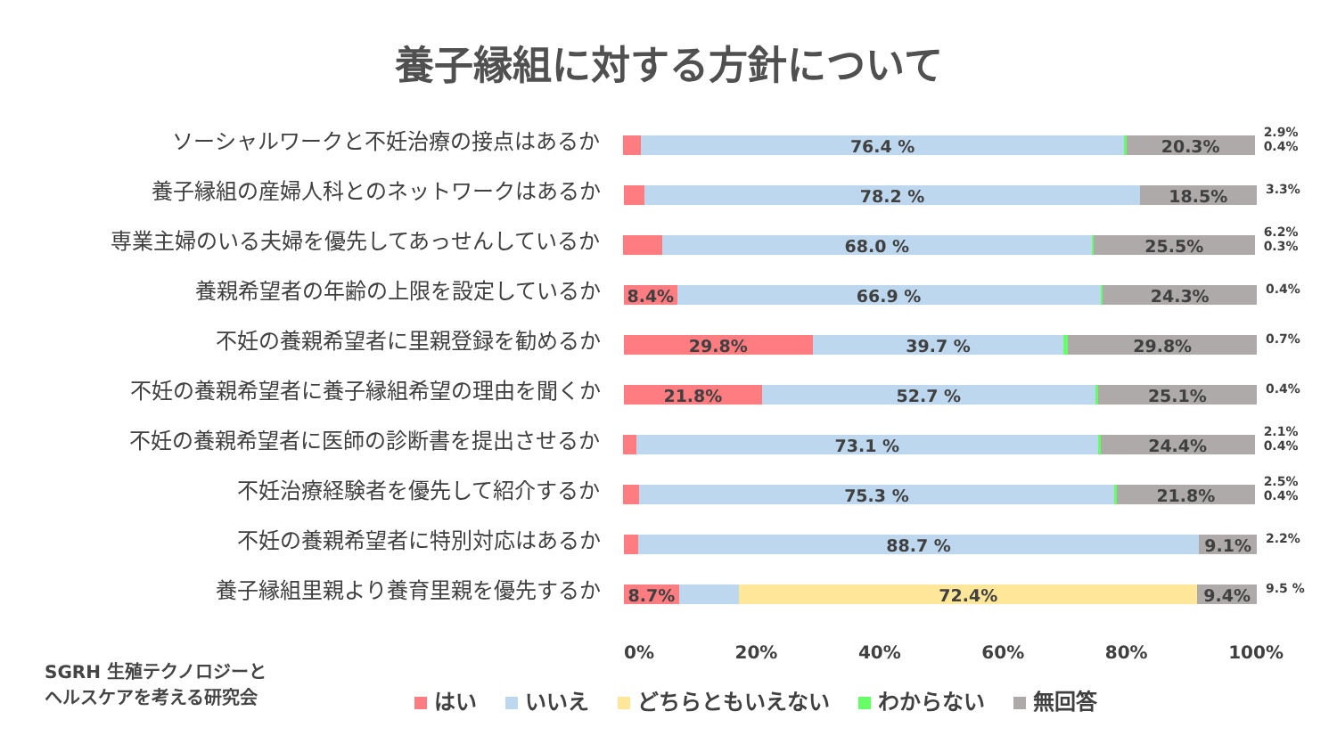養子縁組に対する方針について
ソーシャルワークと不妊治療の接点はあるか
76.4 % 20.3%
2.9% 0.4%
養子縁組の産婦人科とのネットワークはあるか
78.2 % 18.5%
3.3%
専業主婦のいる夫婦を優先してあっせんしているか
68.0 % 25.5%
6.2% 0.3%
養親希望者の年齢の上限を設定しているか
8.4% 66.9 % 24.3%
0.4%
不妊の養親希望者に里親登録を勧めるか
29.8% 39.7 % 29.8%
0.7%
不妊の養親希望者に養子縁組希望の理由を聞くか
21.8% 52.7 % 25.1%
0.4%
不妊の養親希望者に医師の診断書を提出させるか
73.1 % 24.4%
2.1% 0.4%
不妊治療経験者を優先して紹介するか
75.3 % 21.8%
2.5% 0.4%
不妊の養親希望者に特別対応はあるか
88.7 % 9.1%
2.2%
養子縁組里親より養育里親を優先するか
8.7% 72.4% 9.4%
9.5 %
0% 20% 40% 60% 80% 100%
はい いいえ どちらともいえない わからない 無回答
SGRH 生殖テクノロジーと
ヘルスケアを考える研究会